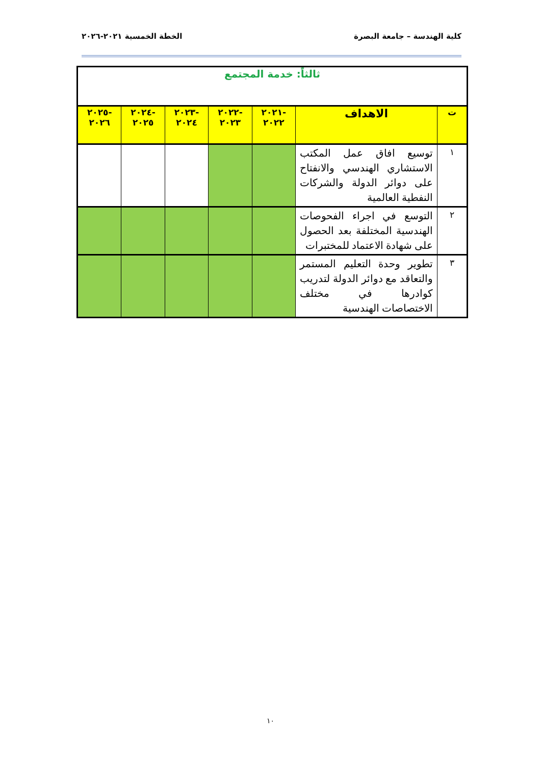كلية الهندسة – جامعة البصرة الخطة الخمسية ٢٠٢١-٢٠٢٦
| ثالثاً: خدمة المجتمع | | | | | | |
| ت | الاهداف | -٢٠٢١ ٢٠٢٢ | -٢٠٢٢ ٢٠٢٣ | -٢٠٢٣ ٢٠٢٤ | -٢٠٢٤ ٢٠٢٥ | -٢٠٢٥ ٢٠٢٦ |
| ١ | توسيع افاق عمل المكتب الاستشاري الهندسي والانفتاح على دوائر الدولة والشركات النفطية العالمية | | | | | |
| ٢ | التوسع في اجراء الفحوصات الهندسية المختلفة بعد الحصول على شهادة الاعتماد للمختبرات | | | | | |
| ٣ | تطوير وحدة التعليم المستمر والتعاقد مع دوائر الدولة لتدريب كوادرها في مختلف الاختصاصات الهندسية | | | | | |
١٠